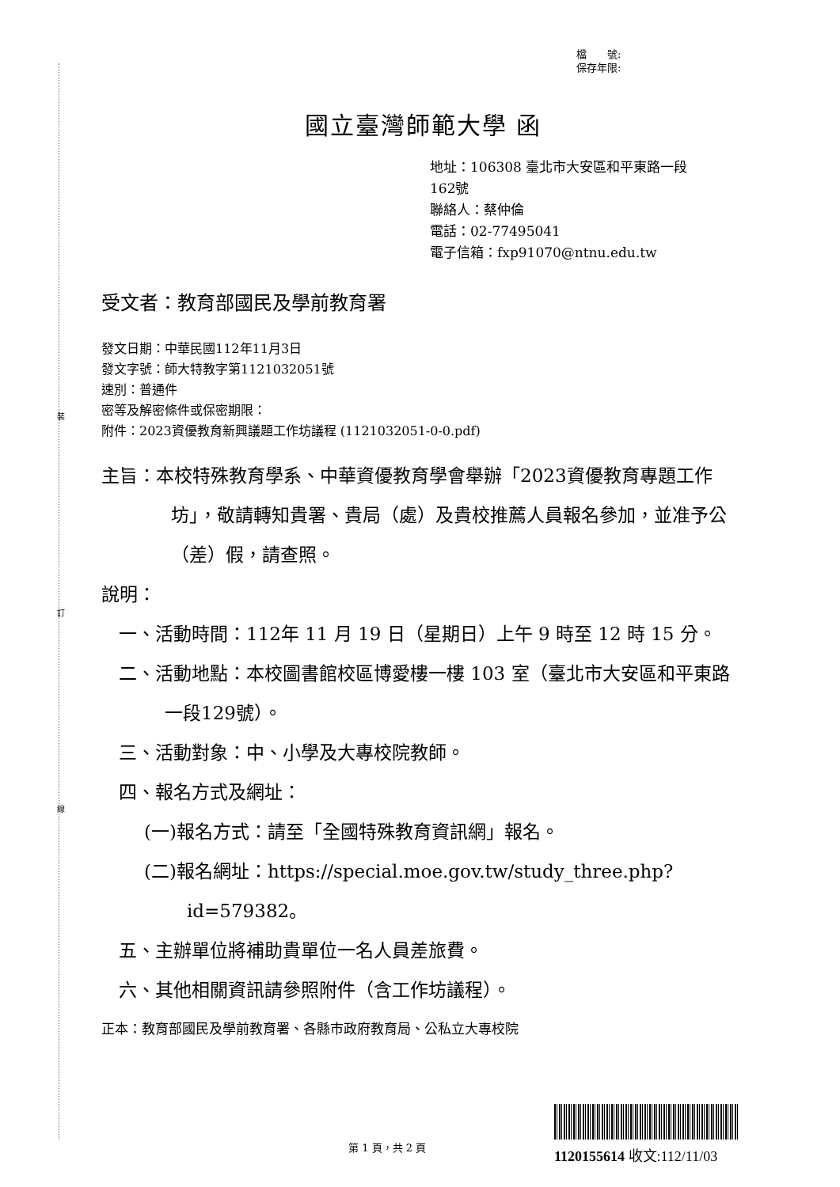裝
訂
線
檔　　號:
保存年限:
國立臺灣師範大學 函
地址：106308 臺北市大安區和平東路一段
162號
聯絡人：蔡仲倫
電話：02-77495041
電子信箱：fxp91070@ntnu.edu.tw
受文者：教育部國民及學前教育署
發文日期：中華民國112年11月3日
發文字號：師大特教字第1121032051號
速別：普通件
密等及解密條件或保密期限：
附件：2023資優教育新興議題工作坊議程 (1121032051-0-0.pdf)
主旨：本校特殊教育學系、中華資優教育學會舉辦「2023資優教育專題工作坊」，敬請轉知貴署、貴局（處）及貴校推薦人員報名參加，並准予公（差）假，請查照。
說明：
一、活動時間：112年 11 月 19 日（星期日）上午 9 時至 12 時 15 分。
二、活動地點：本校圖書館校區博愛樓一樓 103 室（臺北市大安區和平東路一段129號）。
三、活動對象：中、小學及大專校院教師。
四、報名方式及網址：
(一)報名方式：請至「全國特殊教育資訊網」報名。
(二)報名網址：https://special.moe.gov.tw/study_three.php?id=579382。
五、主辦單位將補助貴單位一名人員差旅費。
六、其他相關資訊請參照附件（含工作坊議程）。
正本：教育部國民及學前教育署、各縣市政府教育局、公私立大專校院
第 1 頁，共 2 頁 1120155614 收文:112/11/03